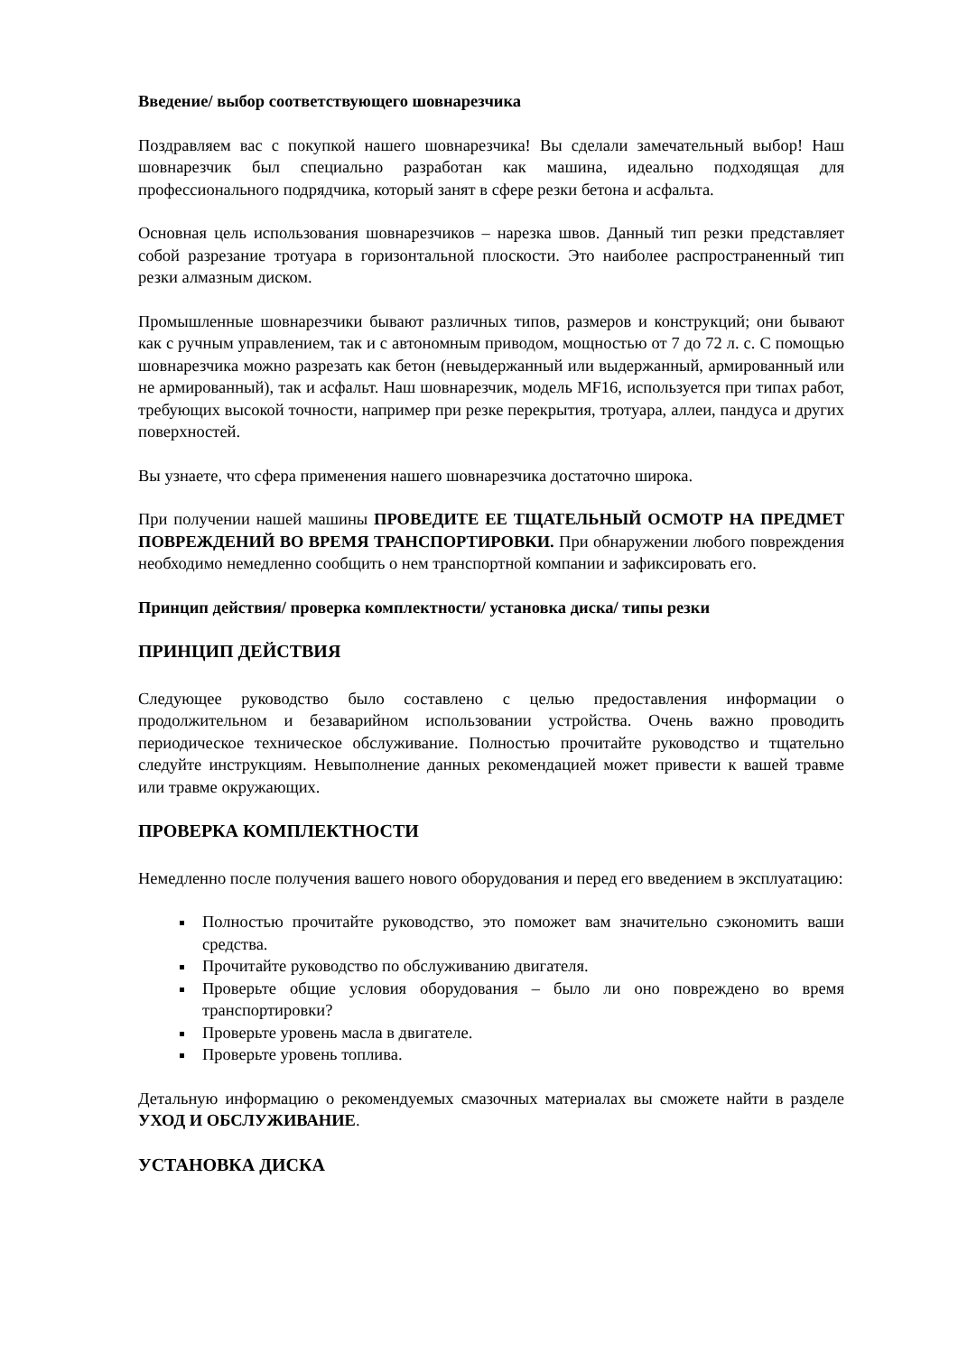Введение/ выбор соответствующего шовнарезчика
Поздравляем вас с покупкой нашего шовнарезчика! Вы сделали замечательный выбор! Наш шовнарезчик был специально разработан как машина, идеально подходящая для профессионального подрядчика, который занят в сфере резки бетона и асфальта.
Основная цель использования шовнарезчиков – нарезка швов. Данный тип резки представляет собой разрезание тротуара в горизонтальной плоскости. Это наиболее распространенный тип резки алмазным диском.
Промышленные шовнарезчики бывают различных типов, размеров и конструкций; они бывают как с ручным управлением, так и с автономным приводом, мощностью от 7 до 72 л. с. С помощью шовнарезчика можно разрезать как бетон (невыдержанный или выдержанный, армированный или не армированный), так и асфальт. Наш шовнарезчик, модель MF16, используется при типах работ, требующих высокой точности, например при резке перекрытия, тротуара, аллеи, пандуса и других поверхностей.
Вы узнаете, что сфера применения нашего шовнарезчика достаточно широка.
При получении нашей машины ПРОВЕДИТЕ ЕЕ ТЩАТЕЛЬНЫЙ ОСМОТР НА ПРЕДМЕТ ПОВРЕЖДЕНИЙ ВО ВРЕМЯ ТРАНСПОРТИРОВКИ. При обнаружении любого повреждения необходимо немедленно сообщить о нем транспортной компании и зафиксировать его.
Принцип действия/ проверка комплектности/ установка диска/ типы резки
ПРИНЦИП ДЕЙСТВИЯ
Следующее руководство было составлено с целью предоставления информации о продолжительном и безаварийном использовании устройства. Очень важно проводить периодическое техническое обслуживание. Полностью прочитайте руководство и тщательно следуйте инструкциям. Невыполнение данных рекомендацией может привести к вашей травме или травме окружающих.
ПРОВЕРКА КОМПЛЕКТНОСТИ
Немедленно после получения вашего нового оборудования и перед его введением в эксплуатацию:
Полностью прочитайте руководство, это поможет вам значительно сэкономить ваши средства.
Прочитайте руководство по обслуживанию двигателя.
Проверьте общие условия оборудования – было ли оно повреждено во время транспортировки?
Проверьте уровень масла в двигателе.
Проверьте уровень топлива.
Детальную информацию о рекомендуемых смазочных материалах вы сможете найти в разделе УХОД И ОБСЛУЖИВАНИЕ.
УСТАНОВКА ДИСКА